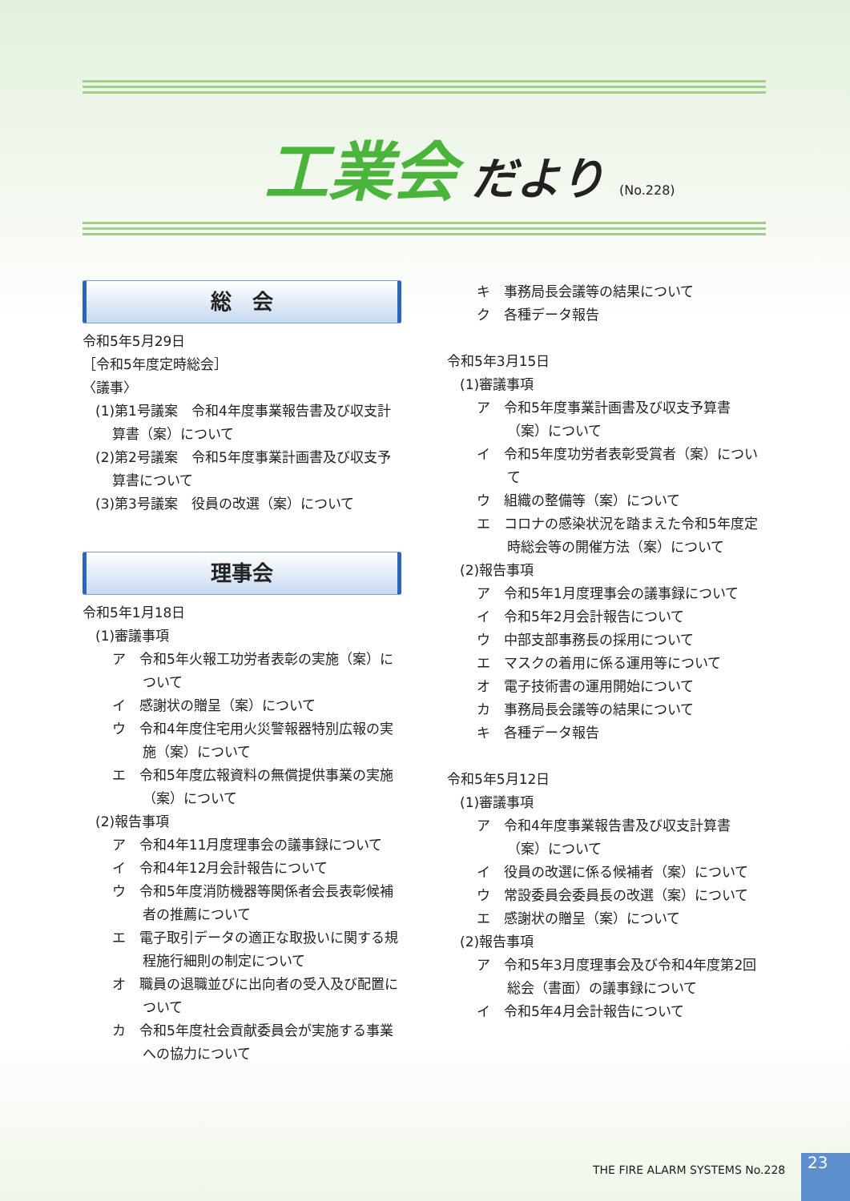工業会 だより (No.228)
総　会
令和5年5月29日
［令和5年度定時総会］
〈議事〉
(1)第1号議案　令和4年度事業報告書及び収支計算書（案）について
(2)第2号議案　令和5年度事業計画書及び収支予算書について
(3)第3号議案　役員の改選（案）について
理事会
令和5年1月18日
(1)審議事項
ア　令和5年火報工功労者表彰の実施（案）について
イ　感謝状の贈呈（案）について
ウ　令和4年度住宅用火災警報器特別広報の実施（案）について
エ　令和5年度広報資料の無償提供事業の実施（案）について
(2)報告事項
ア　令和4年11月度理事会の議事録について
イ　令和4年12月会計報告について
ウ　令和5年度消防機器等関係者会長表彰候補者の推薦について
エ　電子取引データの適正な取扱いに関する規程施行細則の制定について
オ　職員の退職並びに出向者の受入及び配置について
カ　令和5年度社会貢献委員会が実施する事業への協力について
キ　事務局長会議等の結果について
ク　各種データ報告
令和5年3月15日
(1)審議事項
ア　令和5年度事業計画書及び収支予算書（案）について
イ　令和5年度功労者表彰受賞者（案）について
ウ　組織の整備等（案）について
エ　コロナの感染状況を踏まえた令和5年度定時総会等の開催方法（案）について
(2)報告事項
ア　令和5年1月度理事会の議事録について
イ　令和5年2月会計報告について
ウ　中部支部事務長の採用について
エ　マスクの着用に係る運用等について
オ　電子技術書の運用開始について
カ　事務局長会議等の結果について
キ　各種データ報告
令和5年5月12日
(1)審議事項
ア　令和4年度事業報告書及び収支計算書（案）について
イ　役員の改選に係る候補者（案）について
ウ　常設委員会委員長の改選（案）について
エ　感謝状の贈呈（案）について
(2)報告事項
ア　令和5年3月度理事会及び令和4年度第2回総会（書面）の議事録について
イ　令和5年4月会計報告について
THE FIRE ALARM SYSTEMS No.228 23